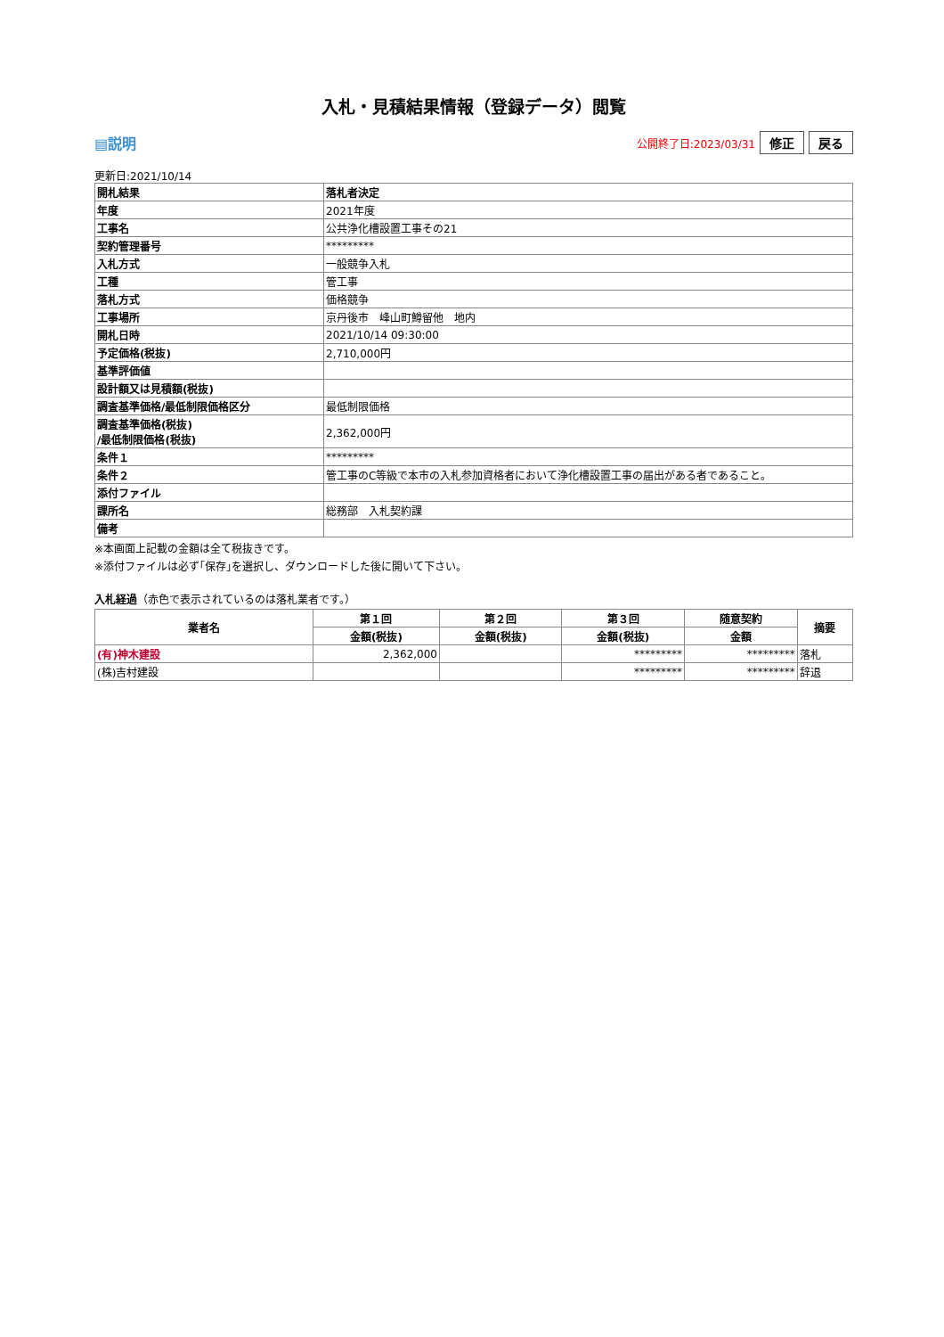入札・見積結果情報（登録データ）閲覧
▤説明
公開終了日:2023/03/31 修正 戻る
更新日:2021/10/14
| 開札結果 | 落札者決定 |
| 年度 | 2021年度 |
| 工事名 | 公共浄化槽設置工事その21 |
| 契約管理番号 | ********* |
| 入札方式 | 一般競争入札 |
| 工種 | 管工事 |
| 落札方式 | 価格競争 |
| 工事場所 | 京丹後市 峰山町鱒留他 地内 |
| 開札日時 | 2021/10/14 09:30:00 |
| 予定価格(税抜) | 2,710,000円 |
| 基準評価値 | |
| 設計額又は見積額(税抜) | |
| 調査基準価格/最低制限価格区分 | 最低制限価格 |
| 調査基準価格(税抜) /最低制限価格(税抜) | 2,362,000円 |
| 条件１ | ********* |
| 条件２ | 管工事のC等級で本市の入札参加資格者において浄化槽設置工事の届出がある者であること。 |
| 添付ファイル | |
| 課所名 | 総務部 入札契約課 |
| 備考 | |
※本画面上記載の金額は全て税抜きです。
※添付ファイルは必ず｢保存｣を選択し、ダウンロードした後に開いて下さい。
入札経過（赤色で表示されているのは落札業者です。）
| 業者名 | 第１回 | 第２回 | 第３回 | 随意契約 | 摘要 |
| --- | --- | --- | --- | --- | --- |
| | 金額(税抜) | 金額(税抜) | 金額(税抜) | 金額 | |
| (有)神木建設 | 2,362,000 | | ********* | ********* | 落札 |
| (株)吉村建設 | | | ********* | ********* | 辞退 |